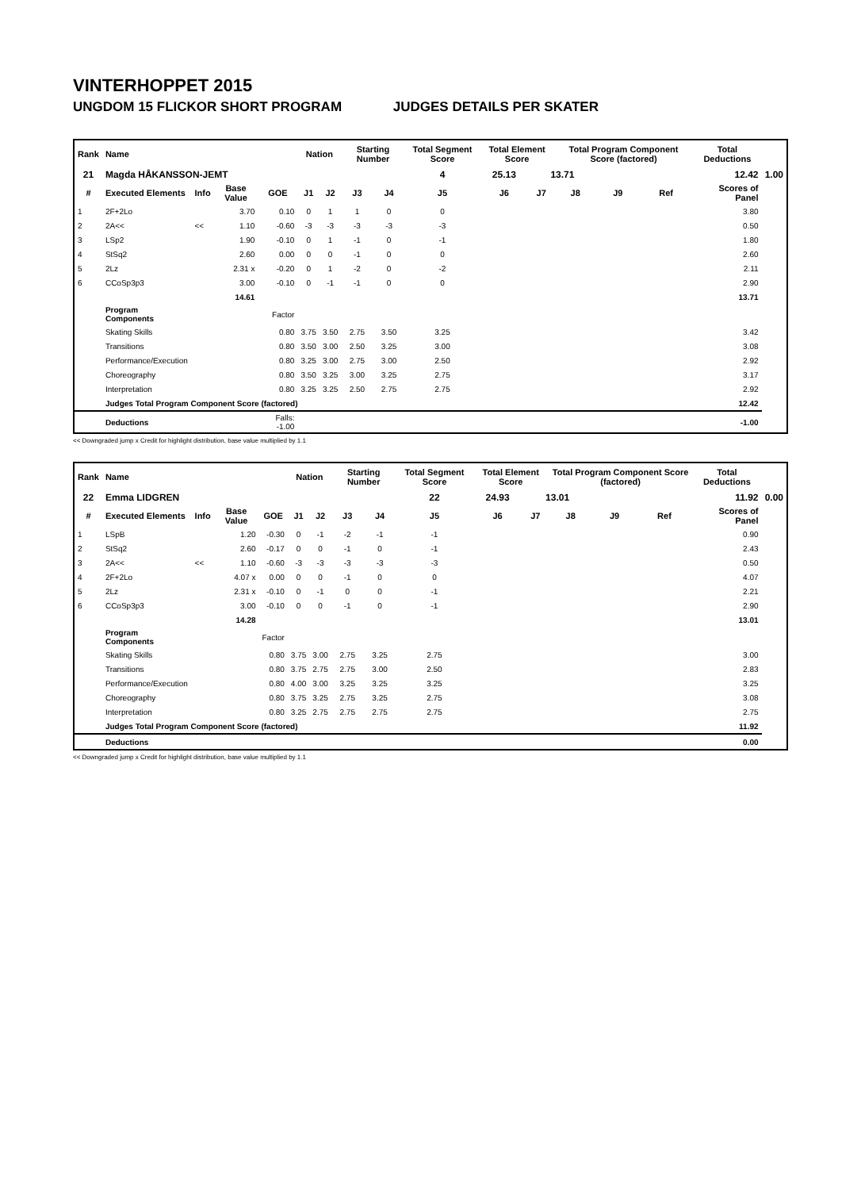VINTERHOPPET 2015
UNGDOM 15 FLICKOR SHORT PROGRAM JUDGES DETAILS PER SKATER
| Rank | Name | | | | Nation | | Starting Number | | Total Segment Score | Total Element Score | | Total Program Component Score (factored) | | | Total Deductions | |
| --- | --- | --- | --- | --- | --- | --- | --- | --- | --- | --- | --- | --- | --- | --- | --- | --- |
| 21 | Magda HÅKANSSON-JEMT | | | | | | | | 4 | 25.13 | 13.71 | | 12.42 | | | 1.00 |
| # | Executed Elements | Info | Base Value | GOE | J1 | J2 | J3 | J4 | J5 | J6 | J7 | J8 | J9 | Ref | Scores of Panel | |
| 1 | 2F+2Lo | | 3.70 | 0.10 | 0 | 1 | 1 | 0 | 0 | | | | | | 3.80 | |
| 2 | 2A<< | << | 1.10 | -0.60 | -3 | -3 | -3 | -3 | -3 | | | | | | 0.50 | |
| 3 | LSp2 | | 1.90 | -0.10 | 0 | 1 | -1 | 0 | -1 | | | | | | 1.80 | |
| 4 | StSq2 | | 2.60 | 0.00 | 0 | 0 | -1 | 0 | 0 | | | | | | 2.60 | |
| 5 | 2Lz | | 2.31 x | -0.20 | 0 | 1 | -2 | 0 | -2 | | | | | | 2.11 | |
| 6 | CCoSp3p3 | | 3.00 | -0.10 | 0 | -1 | -1 | 0 | 0 | | | | | | 2.90 | |
| | | | 14.61 | | | | | | | | | | | | 13.71 | |
| | Program Components | | | Factor | | | | | | | | | | | | |
| | Skating Skills | | | 0.80 | 3.75 | 3.50 | 2.75 | 3.50 | 3.25 | | | | | | 3.42 | |
| | Transitions | | | 0.80 | 3.50 | 3.00 | 2.50 | 3.25 | 3.00 | | | | | | 3.08 | |
| | Performance/Execution | | | 0.80 | 3.25 | 3.00 | 2.75 | 3.00 | 2.50 | | | | | | 2.92 | |
| | Choreography | | | 0.80 | 3.50 | 3.25 | 3.00 | 3.25 | 2.75 | | | | | | 3.17 | |
| | Interpretation | | | 0.80 | 3.25 | 3.25 | 2.50 | 2.75 | 2.75 | | | | | | 2.92 | |
| | Judges Total Program Component Score (factored) | | | | | | | | | | | | | | 12.42 | |
| | Deductions | | | Falls: -1.00 | | | | | | | | | | | -1.00 | |
<< Downgraded jump x Credit for highlight distribution, base value multiplied by 1.1
| Rank | Name | | | | Nation | | Starting Number | | Total Segment Score | Total Element Score | | Total Program Component Score (factored) | | | Total Deductions | |
| --- | --- | --- | --- | --- | --- | --- | --- | --- | --- | --- | --- | --- | --- | --- | --- | --- |
| 22 | Emma LIDGREN | | | | | | | | 22 | 24.93 | 13.01 | | 11.92 | | | 0.00 |
| # | Executed Elements | Info | Base Value | GOE | J1 | J2 | J3 | J4 | J5 | J6 | J7 | J8 | J9 | Ref | Scores of Panel | |
| 1 | LSpB | | 1.20 | -0.30 | 0 | -1 | -2 | -1 | -1 | | | | | | 0.90 | |
| 2 | StSq2 | | 2.60 | -0.17 | 0 | 0 | -1 | 0 | -1 | | | | | | 2.43 | |
| 3 | 2A<< | << | 1.10 | -0.60 | -3 | -3 | -3 | -3 | -3 | | | | | | 0.50 | |
| 4 | 2F+2Lo | | 4.07 x | 0.00 | 0 | 0 | -1 | 0 | 0 | | | | | | 4.07 | |
| 5 | 2Lz | | 2.31 x | -0.10 | 0 | -1 | 0 | 0 | -1 | | | | | | 2.21 | |
| 6 | CCoSp3p3 | | 3.00 | -0.10 | 0 | 0 | -1 | 0 | -1 | | | | | | 2.90 | |
| | | | 14.28 | | | | | | | | | | | | 13.01 | |
| | Program Components | | | Factor | | | | | | | | | | | | |
| | Skating Skills | | | 0.80 | 3.75 | 3.00 | 2.75 | 3.25 | 2.75 | | | | | | 3.00 | |
| | Transitions | | | 0.80 | 3.75 | 2.75 | 2.75 | 3.00 | 2.50 | | | | | | 2.83 | |
| | Performance/Execution | | | 0.80 | 4.00 | 3.00 | 3.25 | 3.25 | 3.25 | | | | | | 3.25 | |
| | Choreography | | | 0.80 | 3.75 | 3.25 | 2.75 | 3.25 | 2.75 | | | | | | 3.08 | |
| | Interpretation | | | 0.80 | 3.25 | 2.75 | 2.75 | 2.75 | 2.75 | | | | | | 2.75 | |
| | Judges Total Program Component Score (factored) | | | | | | | | | | | | | | 11.92 | |
| | Deductions | | | | | | | | | | | | | | 0.00 | |
<< Downgraded jump x Credit for highlight distribution, base value multiplied by 1.1